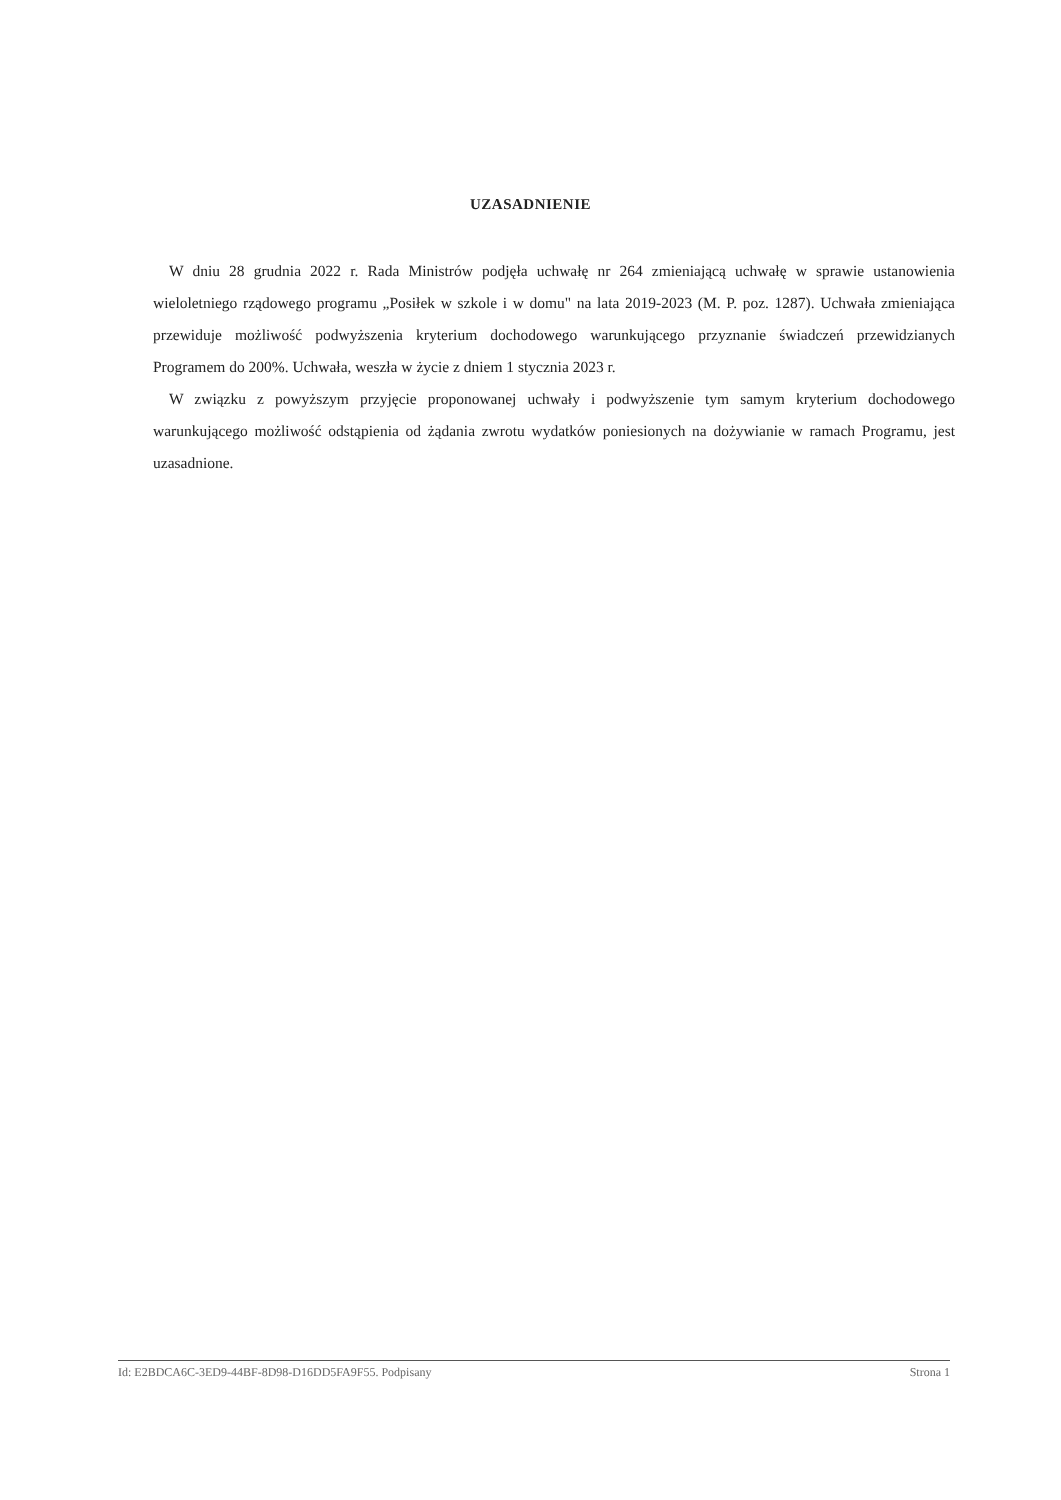UZASADNIENIE
W dniu 28 grudnia 2022 r. Rada Ministrów podjęła uchwałę nr 264 zmieniającą uchwałę w sprawie ustanowienia wieloletniego rządowego programu „Posiłek w szkole i w domu" na lata 2019-2023 (M. P. poz. 1287). Uchwała zmieniająca przewiduje możliwość podwyższenia kryterium dochodowego warunkującego przyznanie świadczeń przewidzianych Programem do 200%. Uchwała, weszła w życie z dniem 1 stycznia 2023 r.
W związku z powyższym przyjęcie proponowanej uchwały i podwyższenie tym samym kryterium dochodowego warunkującego możliwość odstąpienia od żądania zwrotu wydatków poniesionych na dożywianie w ramach Programu, jest uzasadnione.
Id: E2BDCA6C-3ED9-44BF-8D98-D16DD5FA9F55. Podpisany Strona 1